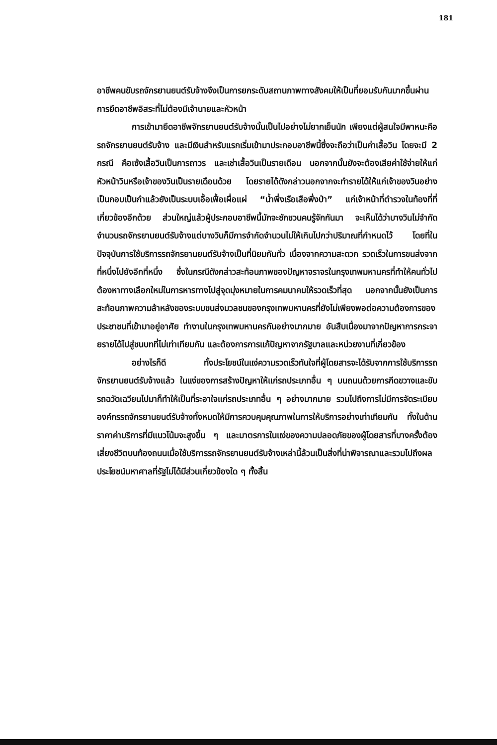181
อาชีพคนขับรถจักรยานยนต์รับจ้างจึงเป็นการยกระดับสถานภาพทางสังคมให้เป็นที่ยอมรับกันมากขึ้นผ่านการยึดอาชีพอิสระที่ไม่ต้องมีเจ้านายและหัวหน้า
การเข้ามายึดอาชีพจักรยานยนต์รับจ้างนั้นเป็นไปอย่างไม่ยากเย็นนัก เพียงแต่ผู้สนใจมีพาหนะคือรถจักรยานยนต์รับจ้าง และมีเงินสำหรับแรกเริ่มเข้ามาประกอบอาชีพนี้ซึ่งจะถือว่าเป็นค่าเสื้อวิน โดยจะมี 2 กรณี คือเซ้งเสื้อวินเป็นการถาวร และเช่าเสื้อวินเป็นรายเดือน นอกจากนั้นยังจะต้องเสียค่าใช้จ่ายให้แก่หัวหน้าวินหรือเจ้าของวินเป็นรายเดือนด้วย โดยรายได้ดังกล่าวนอกจากจะทำรายได้ให้แก่เจ้าของวินอย่างเป็นกอบเป็นกำแล้วยังเป็นระบบเอื้อเฟื้อเผื่อแผ่ “น้ำพึ่งเรือเสือพึ่งป่า” แก่เจ้าหน้าที่ตำรวจในท้องที่ที่เกี่ยวข้องอีกด้วย ส่วนใหญ่แล้วผู้ประกอบอาชีพนี้มักจะชักชวนคนรู้จักกันมา จะเห็นได้ว่าบางวินไม่จำกัดจำนวนรถจักรยานยนต์รับจ้างแต่บางวินก็มีการจำกัดจำนวนไม่ให้เกินไปกว่าปริมาณที่กำหนดไว้ โดยที่ในปัจจุบันการใช้บริการรถจักรยานยนต์รับจ้างเป็นที่นิยมกันทั่ว เนื่องจากความสะดวก รวดเร็วในการขนส่งจากที่หนึ่งไปยังอีกที่หนึ่ง ซึ่งในกรณีดังกล่าวสะท้อนภาพของปัญหาจราจรในกรุงเทพมหานครที่ทำให้คนทั่วไปต้องหาทางเลือกใหม่ในการหารทางไปสู่จุดมุ่งหมายในการคมนาคมให้รวดเร็วที่สุด นอกจากนั้นยังเป็นการสะท้อนภาพความล้าหลังของระบบขนส่งมวลชนของกรุงเทพมหานครที่ยังไม่เพียงพอต่อความต้องการของประชาชนที่เข้ามาอยู่อาศัย ทำงานในกรุงเทพมหานครกันอย่างมากมาย อันสืบเนื่องมาจากปัญหาการกระจายรายได้ไปสู่ชนบทที่ไม่เท่าเทียมกัน และต้องการการแก้ปัญหาจากรัฐบาลและหน่วยงานที่เกี่ยวข้อง
อย่างไรก็ดี ทั้งประโยชน์ในแง่ความรวดเร็วทันใจที่ผู้โดยสารจะได้รับจากการใช้บริการรถจักรยานยนต์รับจ้างแล้ว ในแง่ของการสร้างปัญหาให้แก่รถประเภทอื่น ๆ บนถนนด้วยการกีดขวางและขับรถฉวัดเฉวียนไปมาก็ทำให้เป็นที่ระอาใจแก่รถประเภทอื่น ๆ อย่างมากมาย รวมไปถึงการไม่มีการจัดระเบียบองค์กรรถจักรยานยนต์รับจ้างทั้งหมดให้มีการควบคุมคุณภาพในการให้บริการอย่างเท่าเทียมกัน ทั้งในด้านราคาค่าบริการที่มีแนวโน้มจะสูงขึ้น ๆ และมาตรการในแง่ของความปลอดภัยของผู้โดยสารที่บางครั้งต้องเสี่ยงชีวิตบนท้องถนนเมื่อใช้บริการรถจักรยานยนต์รับจ้างเหล่านี้ล้วนเป็นสิ่งที่น่าพิจารณาและรวมไปถึงผลประโยชน์มหาศาลที่รัฐไม่ได้มีส่วนเกี่ยวข้องใด ๆ ทั้งสิ้น